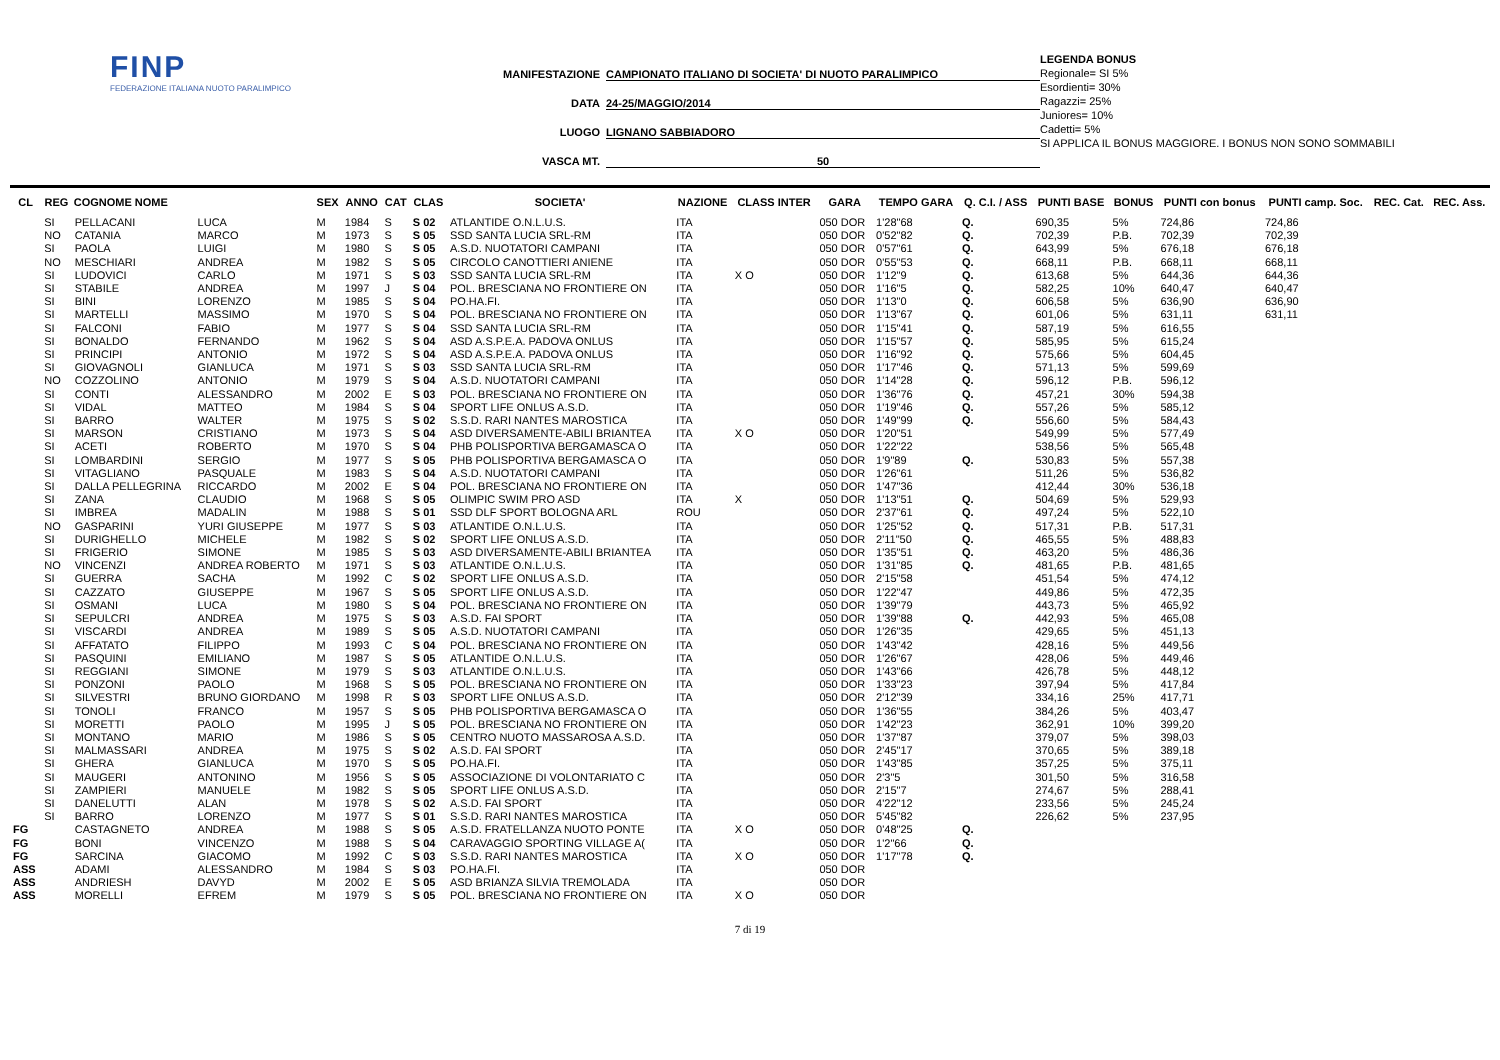FINP
FEDERAZIONE ITALIANA NUOTO PARALIMPICO
MANIFESTAZIONE CAMPIONATO ITALIANO DI SOCIETA' DI NUOTO PARALIMPICO
DATA 24-25/MAGGIO/2014
LUOGO LIGNANO SABBIADORO
VASCA MT. 50
LEGENDA BONUS
Regionale= SI 5%
Esordienti= 30%
Ragazzi= 25%
Juniores= 10%
Cadetti= 5%
SI APPLICA IL BONUS MAGGIORE. I BONUS NON SONO SOMMABILI
| CL | REG | COGNOME NOME | | SEX | ANNO | CAT | CLAS | SOCIETA' | NAZIONE | CLASS INTER | GARA | TEMPO GARA | Q. C.I. / ASS | PUNTI BASE | BONUS | PUNTI con bonus | PUNTI camp. Soc. | REC. Cat. | REC. Ass. |
| --- | --- | --- | --- | --- | --- | --- | --- | --- | --- | --- | --- | --- | --- | --- | --- | --- | --- | --- | --- |
| | SI | PELLACANI | LUCA | M | 1984 | S | S 02 | ATLANTIDE O.N.L.U.S. | ITA | | 050 DOR | 1'28"68 | Q. | 690,35 | 5% | 724,86 | 724,86 | | |
| | NO | CATANIA | MARCO | M | 1973 | S | S 05 | SSD SANTA LUCIA SRL-RM | ITA | | 050 DOR | 0'52"82 | Q. | 702,39 | P.B. | 702,39 | 702,39 | | |
| | SI | PAOLA | LUIGI | M | 1980 | S | S 05 | A.S.D. NUOTATORI CAMPANI | ITA | | 050 DOR | 0'57"61 | Q. | 643,99 | 5% | 676,18 | 676,18 | | |
| | NO | MESCHIARI | ANDREA | M | 1982 | S | S 05 | CIRCOLO CANOTTIERI ANIENE | ITA | | 050 DOR | 0'55"53 | Q. | 668,11 | P.B. | 668,11 | 668,11 | | |
| | SI | LUDOVICI | CARLO | M | 1971 | S | S 03 | SSD SANTA LUCIA SRL-RM | ITA | X O | 050 DOR | 1'12"9 | Q. | 613,68 | 5% | 644,36 | 644,36 | | |
| | SI | STABILE | ANDREA | M | 1997 | J | S 04 | POL. BRESCIANA NO FRONTIERE ON | ITA | | 050 DOR | 1'16"5 | Q. | 582,25 | 10% | 640,47 | 640,47 | | |
| | SI | BINI | LORENZO | M | 1985 | S | S 04 | PO.HA.FI. | ITA | | 050 DOR | 1'13"0 | Q. | 606,58 | 5% | 636,90 | 636,90 | | |
| | SI | MARTELLI | MASSIMO | M | 1970 | S | S 04 | POL. BRESCIANA NO FRONTIERE ON | ITA | | 050 DOR | 1'13"67 | Q. | 601,06 | 5% | 631,11 | 631,11 | | |
| | SI | FALCONI | FABIO | M | 1977 | S | S 04 | SSD SANTA LUCIA SRL-RM | ITA | | 050 DOR | 1'15"41 | Q. | 587,19 | 5% | 616,55 | | | |
| | SI | BONALDO | FERNANDO | M | 1962 | S | S 04 | ASD A.S.P.E.A. PADOVA ONLUS | ITA | | 050 DOR | 1'15"57 | Q. | 585,95 | 5% | 615,24 | | | |
| | SI | PRINCIPI | ANTONIO | M | 1972 | S | S 04 | ASD A.S.P.E.A. PADOVA ONLUS | ITA | | 050 DOR | 1'16"92 | Q. | 575,66 | 5% | 604,45 | | | |
| | SI | GIOVAGNOLI | GIANLUCA | M | 1971 | S | S 03 | SSD SANTA LUCIA SRL-RM | ITA | | 050 DOR | 1'17"46 | Q. | 571,13 | 5% | 599,69 | | | |
| | NO | COZZOLINO | ANTONIO | M | 1979 | S | S 04 | A.S.D. NUOTATORI CAMPANI | ITA | | 050 DOR | 1'14"28 | Q. | 596,12 | P.B. | 596,12 | | | |
| | SI | CONTI | ALESSANDRO | M | 2002 | E | S 03 | POL. BRESCIANA NO FRONTIERE ON | ITA | | 050 DOR | 1'36"76 | Q. | 457,21 | 30% | 594,38 | | | |
| | SI | VIDAL | MATTEO | M | 1984 | S | S 04 | SPORT LIFE ONLUS A.S.D. | ITA | | 050 DOR | 1'19"46 | Q. | 557,26 | 5% | 585,12 | | | |
| | SI | BARRO | WALTER | M | 1975 | S | S 02 | S.S.D. RARI NANTES MAROSTICA | ITA | | 050 DOR | 1'49"99 | Q. | 556,60 | 5% | 584,43 | | | |
| | SI | MARSON | CRISTIANO | M | 1973 | S | S 04 | ASD DIVERSAMENTE-ABILI BRIANTEA | ITA | X O | 050 DOR | 1'20"51 | | 549,99 | 5% | 577,49 | | | |
| | SI | ACETI | ROBERTO | M | 1970 | S | S 04 | PHB POLISPORTIVA BERGAMASCA O | ITA | | 050 DOR | 1'22"22 | | 538,56 | 5% | 565,48 | | | |
| | SI | LOMBARDINI | SERGIO | M | 1977 | S | S 05 | PHB POLISPORTIVA BERGAMASCA O | ITA | | 050 DOR | 1'9"89 | Q. | 530,83 | 5% | 557,38 | | | |
| | SI | VITAGLIANO | PASQUALE | M | 1983 | S | S 04 | A.S.D. NUOTATORI CAMPANI | ITA | | 050 DOR | 1'26"61 | | 511,26 | 5% | 536,82 | | | |
| | SI | DALLA PELLEGRINA | RICCARDO | M | 2002 | E | S 04 | POL. BRESCIANA NO FRONTIERE ON | ITA | | 050 DOR | 1'47"36 | | 412,44 | 30% | 536,18 | | | |
| | SI | ZANA | CLAUDIO | M | 1968 | S | S 05 | OLIMPIC SWIM PRO ASD | ITA | X | 050 DOR | 1'13"51 | Q. | 504,69 | 5% | 529,93 | | | |
| | SI | IMBREA | MADALIN | M | 1988 | S | S 01 | SSD DLF SPORT BOLOGNA ARL | ROU | | 050 DOR | 2'37"61 | Q. | 497,24 | 5% | 522,10 | | | |
| | NO | GASPARINI | YURI GIUSEPPE | M | 1977 | S | S 03 | ATLANTIDE O.N.L.U.S. | ITA | | 050 DOR | 1'25"52 | Q. | 517,31 | P.B. | 517,31 | | | |
| | SI | DURIGHELLO | MICHELE | M | 1982 | S | S 02 | SPORT LIFE ONLUS A.S.D. | ITA | | 050 DOR | 2'11"50 | Q. | 465,55 | 5% | 488,83 | | | |
| | SI | FRIGERIO | SIMONE | M | 1985 | S | S 03 | ASD DIVERSAMENTE-ABILI BRIANTEA | ITA | | 050 DOR | 1'35"51 | Q. | 463,20 | 5% | 486,36 | | | |
| | NO | VINCENZI | ANDREA ROBERTO | M | 1971 | S | S 03 | ATLANTIDE O.N.L.U.S. | ITA | | 050 DOR | 1'31"85 | Q. | 481,65 | P.B. | 481,65 | | | |
| | SI | GUERRA | SACHA | M | 1992 | C | S 02 | SPORT LIFE ONLUS A.S.D. | ITA | | 050 DOR | 2'15"58 | | 451,54 | 5% | 474,12 | | | |
| | SI | CAZZATO | GIUSEPPE | M | 1967 | S | S 05 | SPORT LIFE ONLUS A.S.D. | ITA | | 050 DOR | 1'22"47 | | 449,86 | 5% | 472,35 | | | |
| | SI | OSMANI | LUCA | M | 1980 | S | S 04 | POL. BRESCIANA NO FRONTIERE ON | ITA | | 050 DOR | 1'39"79 | | 443,73 | 5% | 465,92 | | | |
| | SI | SEPULCRI | ANDREA | M | 1975 | S | S 03 | A.S.D. FAI SPORT | ITA | | 050 DOR | 1'39"88 | Q. | 442,93 | 5% | 465,08 | | | |
| | SI | VISCARDI | ANDREA | M | 1989 | S | S 05 | A.S.D. NUOTATORI CAMPANI | ITA | | 050 DOR | 1'26"35 | | 429,65 | 5% | 451,13 | | | |
| | SI | AFFATATO | FILIPPO | M | 1993 | C | S 04 | POL. BRESCIANA NO FRONTIERE ON | ITA | | 050 DOR | 1'43"42 | | 428,16 | 5% | 449,56 | | | |
| | SI | PASQUINI | EMILIANO | M | 1987 | S | S 05 | ATLANTIDE O.N.L.U.S. | ITA | | 050 DOR | 1'26"67 | | 428,06 | 5% | 449,46 | | | |
| | SI | REGGIANI | SIMONE | M | 1979 | S | S 03 | ATLANTIDE O.N.L.U.S. | ITA | | 050 DOR | 1'43"66 | | 426,78 | 5% | 448,12 | | | |
| | SI | PONZONI | PAOLO | M | 1968 | S | S 05 | POL. BRESCIANA NO FRONTIERE ON | ITA | | 050 DOR | 1'33"23 | | 397,94 | 5% | 417,84 | | | |
| | SI | SILVESTRI | BRUNO GIORDANO | M | 1998 | R | S 03 | SPORT LIFE ONLUS A.S.D. | ITA | | 050 DOR | 2'12"39 | | 334,16 | 25% | 417,71 | | | |
| | SI | TONOLI | FRANCO | M | 1957 | S | S 05 | PHB POLISPORTIVA BERGAMASCA O | ITA | | 050 DOR | 1'36"55 | | 384,26 | 5% | 403,47 | | | |
| | SI | MORETTI | PAOLO | M | 1995 | J | S 05 | POL. BRESCIANA NO FRONTIERE ON | ITA | | 050 DOR | 1'42"23 | | 362,91 | 10% | 399,20 | | | |
| | SI | MONTANO | MARIO | M | 1986 | S | S 05 | CENTRO NUOTO MASSAROSA A.S.D. | ITA | | 050 DOR | 1'37"87 | | 379,07 | 5% | 398,03 | | | |
| | SI | MALMASSARI | ANDREA | M | 1975 | S | S 02 | A.S.D. FAI SPORT | ITA | | 050 DOR | 2'45"17 | | 370,65 | 5% | 389,18 | | | |
| | SI | GHERA | GIANLUCA | M | 1970 | S | S 05 | PO.HA.FI. | ITA | | 050 DOR | 1'43"85 | | 357,25 | 5% | 375,11 | | | |
| | SI | MAUGERI | ANTONINO | M | 1956 | S | S 05 | ASSOCIAZIONE DI VOLONTARIATO C | ITA | | 050 DOR | 2'3"5 | | 301,50 | 5% | 316,58 | | | |
| | SI | ZAMPIERI | MANUELE | M | 1982 | S | S 05 | SPORT LIFE ONLUS A.S.D. | ITA | | 050 DOR | 2'15"7 | | 274,67 | 5% | 288,41 | | | |
| | SI | DANELUTTI | ALAN | M | 1978 | S | S 02 | A.S.D. FAI SPORT | ITA | | 050 DOR | 4'22"12 | | 233,56 | 5% | 245,24 | | | |
| | SI | BARRO | LORENZO | M | 1977 | S | S 01 | S.S.D. RARI NANTES MAROSTICA | ITA | | 050 DOR | 5'45"82 | | 226,62 | 5% | 237,95 | | | |
| FG | | CASTAGNETO | ANDREA | M | 1988 | S | S 05 | A.S.D. FRATELLANZA NUOTO PONTE | ITA | X O | 050 DOR | 0'48"25 | Q. | | | | | | |
| FG | | BONI | VINCENZO | M | 1988 | S | S 04 | CARAVAGGIO SPORTING VILLAGE A( | ITA | | 050 DOR | 1'2"66 | Q. | | | | | | |
| FG | | SARCINA | GIACOMO | M | 1992 | C | S 03 | S.S.D. RARI NANTES MAROSTICA | ITA | X O | 050 DOR | 1'17"78 | Q. | | | | | | |
| ASS | | ADAMI | ALESSANDRO | M | 1984 | S | S 03 | PO.HA.FI. | ITA | | 050 DOR | | | | | | | | |
| ASS | | ANDRIESH | DAVYD | M | 2002 | E | S 05 | ASD BRIANZA SILVIA TREMOLADA | ITA | | 050 DOR | | | | | | | | |
| ASS | | MORELLI | EFREM | M | 1979 | S | S 05 | POL. BRESCIANA NO FRONTIERE ON | ITA | X O | 050 DOR | | | | | | | | |
7 di 19